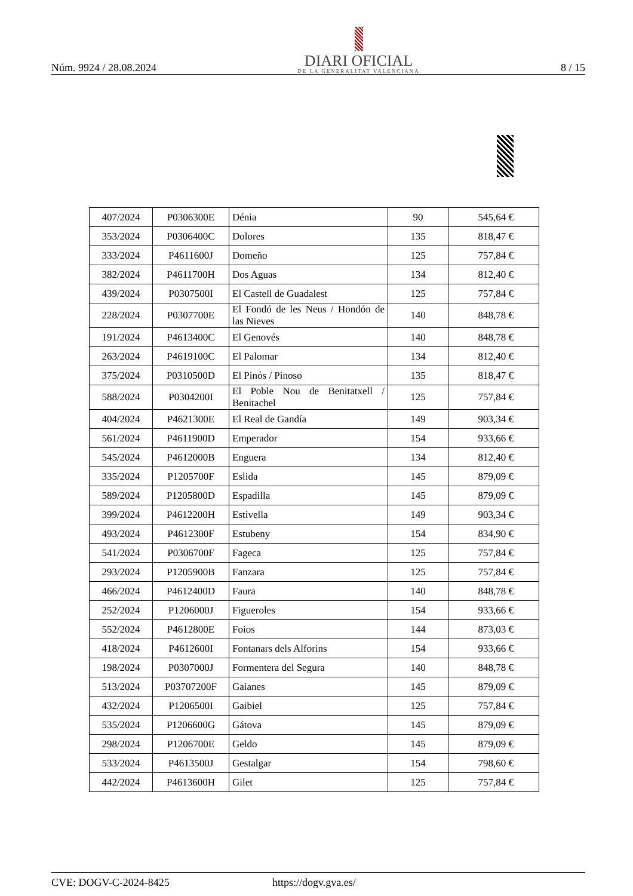Núm. 9924 / 28.08.2024
DIARI OFICIAL
DE LA GENERALITAT VALENCIANA
8 / 15
| 407/2024 | P0306300E | Dénia | 90 | 545,64 € |
| 353/2024 | P0306400C | Dolores | 135 | 818,47 € |
| 333/2024 | P4611600J | Domeño | 125 | 757,84 € |
| 382/2024 | P4611700H | Dos Aguas | 134 | 812,40 € |
| 439/2024 | P0307500I | El Castell de Guadalest | 125 | 757,84 € |
| 228/2024 | P0307700E | El Fondó de les Neus / Hondón de las Nieves | 140 | 848,78 € |
| 191/2024 | P4613400C | El Genovés | 140 | 848,78 € |
| 263/2024 | P4619100C | El Palomar | 134 | 812,40 € |
| 375/2024 | P0310500D | El Pinós / Pinoso | 135 | 818,47 € |
| 588/2024 | P0304200I | El Poble Nou de Benitatxell / Benitachel | 125 | 757,84 € |
| 404/2024 | P4621300E | El Real de Gandía | 149 | 903,34 € |
| 561/2024 | P4611900D | Emperador | 154 | 933,66 € |
| 545/2024 | P4612000B | Enguera | 134 | 812,40 € |
| 335/2024 | P1205700F | Eslida | 145 | 879,09 € |
| 589/2024 | P1205800D | Espadilla | 145 | 879,09 € |
| 399/2024 | P4612200H | Estivella | 149 | 903,34 € |
| 493/2024 | P4612300F | Estubeny | 154 | 834,90 € |
| 541/2024 | P0306700F | Fageca | 125 | 757,84 € |
| 293/2024 | P1205900B | Fanzara | 125 | 757,84 € |
| 466/2024 | P4612400D | Faura | 140 | 848,78 € |
| 252/2024 | P1206000J | Figueroles | 154 | 933,66 € |
| 552/2024 | P4612800E | Foios | 144 | 873,03 € |
| 418/2024 | P4612600I | Fontanars dels Alforins | 154 | 933,66 € |
| 198/2024 | P0307000J | Formentera del Segura | 140 | 848,78 € |
| 513/2024 | P03707200F | Gaianes | 145 | 879,09 € |
| 432/2024 | P1206500I | Gaibiel | 125 | 757,84 € |
| 535/2024 | P1206600G | Gátova | 145 | 879,09 € |
| 298/2024 | P1206700E | Geldo | 145 | 879,09 € |
| 533/2024 | P4613500J | Gestalgar | 154 | 798,60 € |
| 442/2024 | P4613600H | Gilet | 125 | 757,84 € |
CVE: DOGV-C-2024-8425 https://dogv.gva.es/